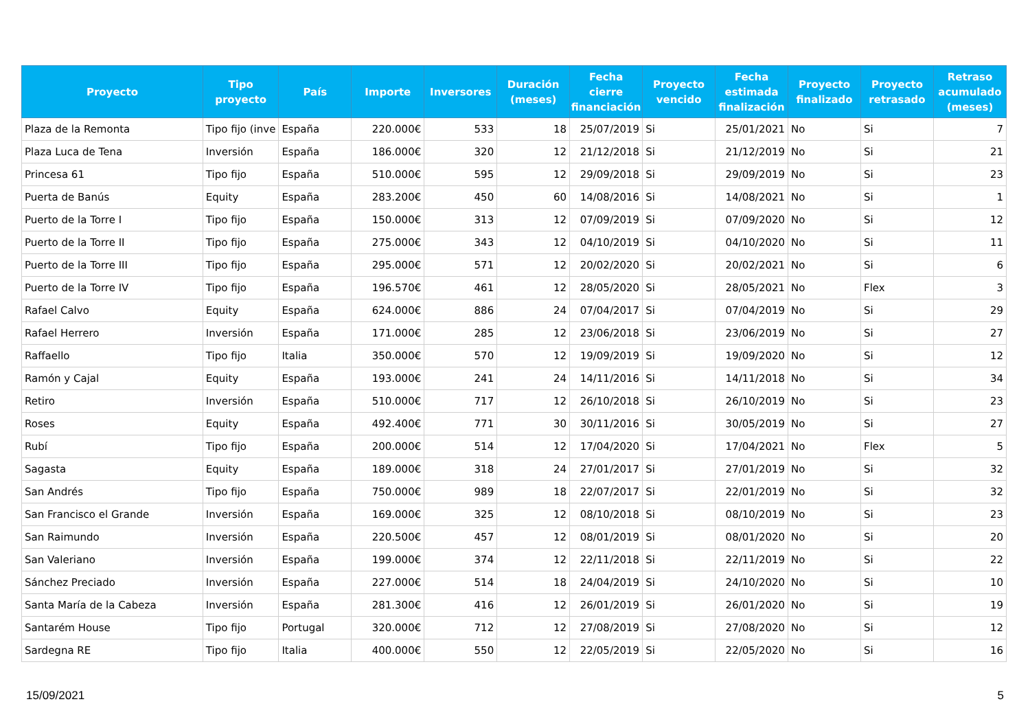| Proyecto | Tipo proyecto | País | Importe | Inversores | Duración (meses) | Fecha cierre financiación | Proyecto vencido | Fecha estimada finalización | Proyecto finalizado | Proyecto retrasado | Retraso acumulado (meses) |
| --- | --- | --- | --- | --- | --- | --- | --- | --- | --- | --- | --- |
| Plaza de la Remonta | Tipo fijo (inve | España | 220.000€ | 533 | 18 | 25/07/2019 | Si | 25/01/2021 | No | Si | 7 |
| Plaza Luca de Tena | Inversión | España | 186.000€ | 320 | 12 | 21/12/2018 | Si | 21/12/2019 | No | Si | 21 |
| Princesa 61 | Tipo fijo | España | 510.000€ | 595 | 12 | 29/09/2018 | Si | 29/09/2019 | No | Si | 23 |
| Puerta de Banús | Equity | España | 283.200€ | 450 | 60 | 14/08/2016 | Si | 14/08/2021 | No | Si | 1 |
| Puerto de la Torre I | Tipo fijo | España | 150.000€ | 313 | 12 | 07/09/2019 | Si | 07/09/2020 | No | Si | 12 |
| Puerto de la Torre II | Tipo fijo | España | 275.000€ | 343 | 12 | 04/10/2019 | Si | 04/10/2020 | No | Si | 11 |
| Puerto de la Torre III | Tipo fijo | España | 295.000€ | 571 | 12 | 20/02/2020 | Si | 20/02/2021 | No | Si | 6 |
| Puerto de la Torre IV | Tipo fijo | España | 196.570€ | 461 | 12 | 28/05/2020 | Si | 28/05/2021 | No | Flex | 3 |
| Rafael Calvo | Equity | España | 624.000€ | 886 | 24 | 07/04/2017 | Si | 07/04/2019 | No | Si | 29 |
| Rafael Herrero | Inversión | España | 171.000€ | 285 | 12 | 23/06/2018 | Si | 23/06/2019 | No | Si | 27 |
| Raffaello | Tipo fijo | Italia | 350.000€ | 570 | 12 | 19/09/2019 | Si | 19/09/2020 | No | Si | 12 |
| Ramón y Cajal | Equity | España | 193.000€ | 241 | 24 | 14/11/2016 | Si | 14/11/2018 | No | Si | 34 |
| Retiro | Inversión | España | 510.000€ | 717 | 12 | 26/10/2018 | Si | 26/10/2019 | No | Si | 23 |
| Roses | Equity | España | 492.400€ | 771 | 30 | 30/11/2016 | Si | 30/05/2019 | No | Si | 27 |
| Rubí | Tipo fijo | España | 200.000€ | 514 | 12 | 17/04/2020 | Si | 17/04/2021 | No | Flex | 5 |
| Sagasta | Equity | España | 189.000€ | 318 | 24 | 27/01/2017 | Si | 27/01/2019 | No | Si | 32 |
| San Andrés | Tipo fijo | España | 750.000€ | 989 | 18 | 22/07/2017 | Si | 22/01/2019 | No | Si | 32 |
| San Francisco el Grande | Inversión | España | 169.000€ | 325 | 12 | 08/10/2018 | Si | 08/10/2019 | No | Si | 23 |
| San Raimundo | Inversión | España | 220.500€ | 457 | 12 | 08/01/2019 | Si | 08/01/2020 | No | Si | 20 |
| San Valeriano | Inversión | España | 199.000€ | 374 | 12 | 22/11/2018 | Si | 22/11/2019 | No | Si | 22 |
| Sánchez Preciado | Inversión | España | 227.000€ | 514 | 18 | 24/04/2019 | Si | 24/10/2020 | No | Si | 10 |
| Santa María de la Cabeza | Inversión | España | 281.300€ | 416 | 12 | 26/01/2019 | Si | 26/01/2020 | No | Si | 19 |
| Santarém House | Tipo fijo | Portugal | 320.000€ | 712 | 12 | 27/08/2019 | Si | 27/08/2020 | No | Si | 12 |
| Sardegna RE | Tipo fijo | Italia | 400.000€ | 550 | 12 | 22/05/2019 | Si | 22/05/2020 | No | Si | 16 |
15/09/2021 5